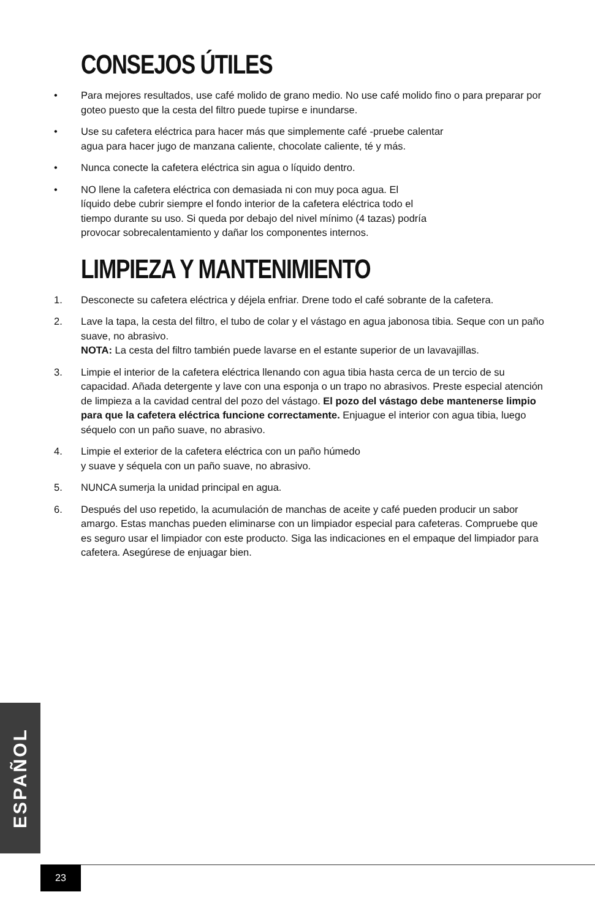CONSEJOS ÚTILES
• Para mejores resultados, use café molido de grano medio. No use café molido fino o para preparar por goteo puesto que la cesta del filtro puede tupirse e inundarse.
• Use su cafetera eléctrica para hacer más que simplemente café -pruebe calentar
agua para hacer jugo de manzana caliente, chocolate caliente, té y más.
• Nunca conecte la cafetera eléctrica sin agua o líquido dentro.
• NO llene la cafetera eléctrica con demasiada ni con muy poca agua. El
líquido debe cubrir siempre el fondo interior de la cafetera eléctrica todo el
tiempo durante su uso. Si queda por debajo del nivel mínimo (4 tazas) podría
provocar sobrecalentamiento y dañar los componentes internos.
LIMPIEZA Y MANTENIMIENTO
1. Desconecte su cafetera eléctrica y déjela enfriar. Drene todo el café sobrante de la cafetera.
2. Lave la tapa, la cesta del filtro, el tubo de colar y el vástago en agua jabonosa tibia. Seque con un paño suave, no abrasivo.
NOTA: La cesta del filtro también puede lavarse en el estante superior de un lavavajillas.
3. Limpie el interior de la cafetera eléctrica llenando con agua tibia hasta cerca de un tercio de su capacidad. Añada detergente y lave con una esponja o un trapo no abrasivos. Preste especial atención de limpieza a la cavidad central del pozo del vástago. El pozo del vástago debe mantenerse limpio para que la cafetera eléctrica funcione correctamente. Enjuague el interior con agua tibia, luego séquelo con un paño suave, no abrasivo.
4. Limpie el exterior de la cafetera eléctrica con un paño húmedo
y suave y séquela con un paño suave, no abrasivo.
5. NUNCA sumerja la unidad principal en agua.
6. Después del uso repetido, la acumulación de manchas de aceite y café pueden producir un sabor amargo. Estas manchas pueden eliminarse con un limpiador especial para cafeteras. Compruebe que es seguro usar el limpiador con este producto. Siga las indicaciones en el empaque del limpiador para cafetera. Asegúrese de enjuagar bien.
ESPAÑOL
23